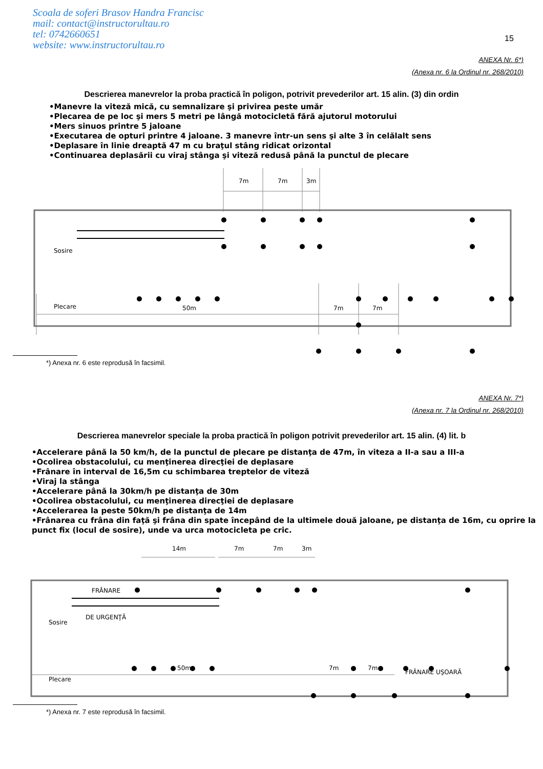Scoala de soferi Brasov Handra Francisc
mail: contact@instructorultau.ro
tel: 0742660651
website: www.instructorultau.ro
15
ANEXA Nr. 6*)
(Anexa nr. 6 la Ordinul nr. 268/2010)
Descrierea manevrelor la proba practică în poligon, potrivit prevederilor art. 15 alin. (3) din ordin
•Manevre la viteză mică, cu semnalizare şi privirea peste umăr
•Plecarea de pe loc şi mers 5 metri pe lângă motocicletă fără ajutorul motorului
•Mers sinuos printre 5 jaloane
•Executarea de opturi printre 4 jaloane. 3 manevre într-un sens şi alte 3 în celălalt sens
•Deplasare în linie dreaptă 47 m cu braţul stâng ridicat orizontal
•Continuarea deplasării cu viraj stânga şi viteză redusă până la punctul de plecare
7m
7m
3m
50m
7m
7m
Sosire
Plecare
*) Anexa nr. 6 este reprodusă în facsimil.
ANEXA Nr. 7*)
(Anexa nr. 7 la Ordinul nr. 268/2010)
Descrierea manevrelor speciale la proba practică în poligon potrivit prevederilor art. 15 alin. (4) lit. b
•Accelerare până la 50 km/h, de la punctul de plecare pe distanţa de 47m, în viteza a II-a sau a III-a
•Ocolirea obstacolului, cu menţinerea direcţiei de deplasare
•Frânare în interval de 16,5m cu schimbarea treptelor de viteză
•Viraj la stânga
•Accelerare până la 30km/h pe distanţa de 30m
•Ocolirea obstacolului, cu menţinerea direcţiei de deplasare
•Accelerarea la peste 50km/h pe distanţa de 14m
•Frânarea cu frâna din faţă şi frâna din spate începând de la ultimele două jaloane, pe distanţa de 16m, cu oprire la punct fix (locul de sosire), unde va urca motocicleta pe cric.
14m
7m
7m
3m
50m
7m
7m
FRÂNARE
DE URGENŢĂ
Sosire
Plecare
FRÂNARE UŞOARĂ
*) Anexa nr. 7 este reprodusă în facsimil.